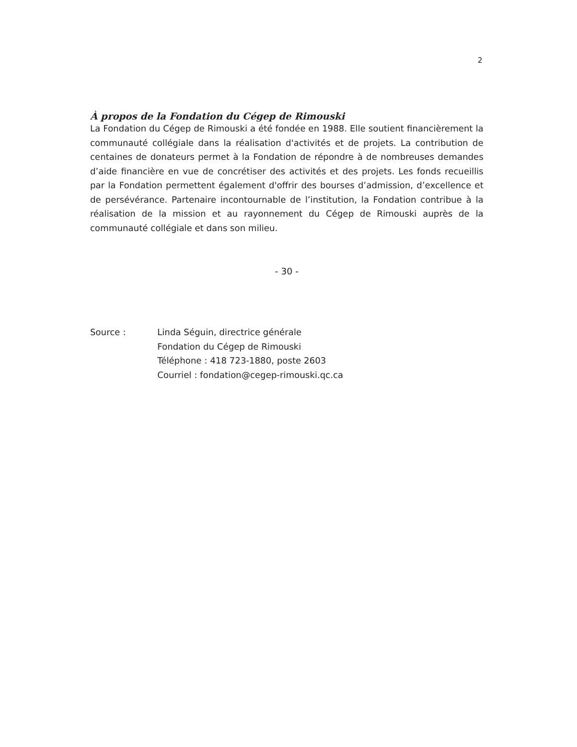2
À propos de la Fondation du Cégep de Rimouski
La Fondation du Cégep de Rimouski a été fondée en 1988. Elle soutient financièrement la communauté collégiale dans la réalisation d'activités et de projets. La contribution de centaines de donateurs permet à la Fondation de répondre à de nombreuses demandes d’aide financière en vue de concrétiser des activités et des projets. Les fonds recueillis par la Fondation permettent également d'offrir des bourses d’admission, d’excellence et de persévérance. Partenaire incontournable de l’institution, la Fondation contribue à la réalisation de la mission et au rayonnement du Cégep de Rimouski auprès de la communauté collégiale et dans son milieu.
- 30 -
| Source : | Linda Séguin, directrice générale Fondation du Cégep de Rimouski Téléphone : 418 723-1880, poste 2603 Courriel : fondation@cegep-rimouski.qc.ca |